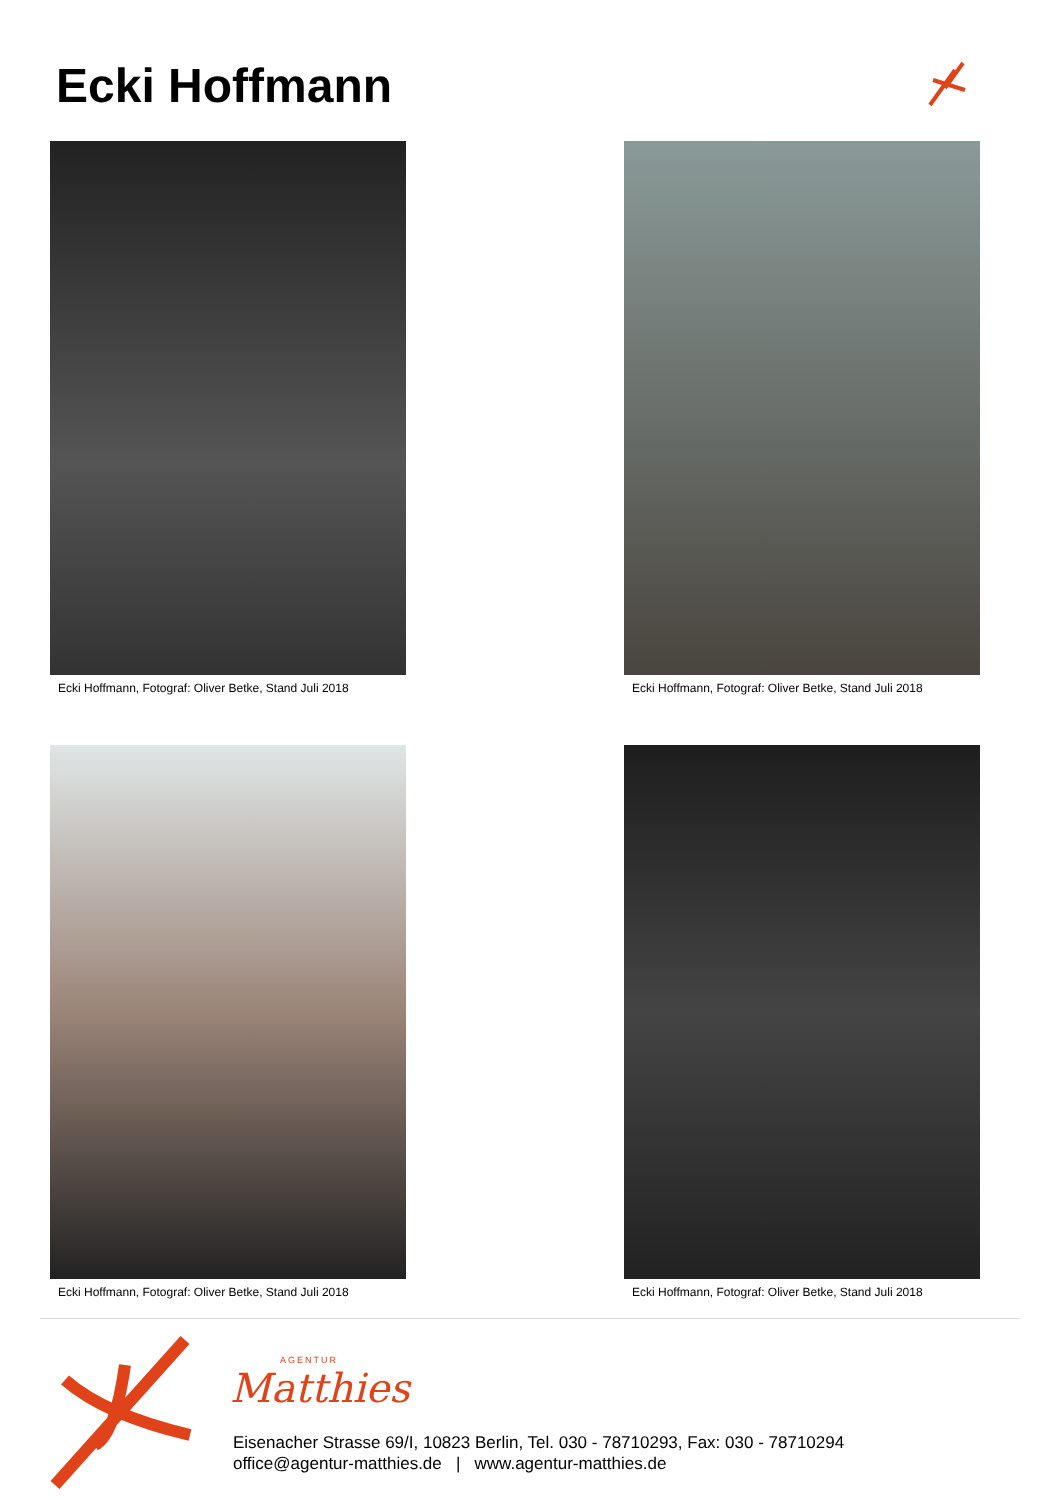Ecki Hoffmann
Ecki Hoffmann, Fotograf: Oliver Betke, Stand Juli 2018
Ecki Hoffmann, Fotograf: Oliver Betke, Stand Juli 2018
Ecki Hoffmann, Fotograf: Oliver Betke, Stand Juli 2018
Ecki Hoffmann, Fotograf: Oliver Betke, Stand Juli 2018
AGENTUR
Matthies
Eisenacher Strasse 69/I, 10823 Berlin, Tel. 030 - 78710293, Fax: 030 - 78710294
office@agentur-matthies.de | www.agentur-matthies.de